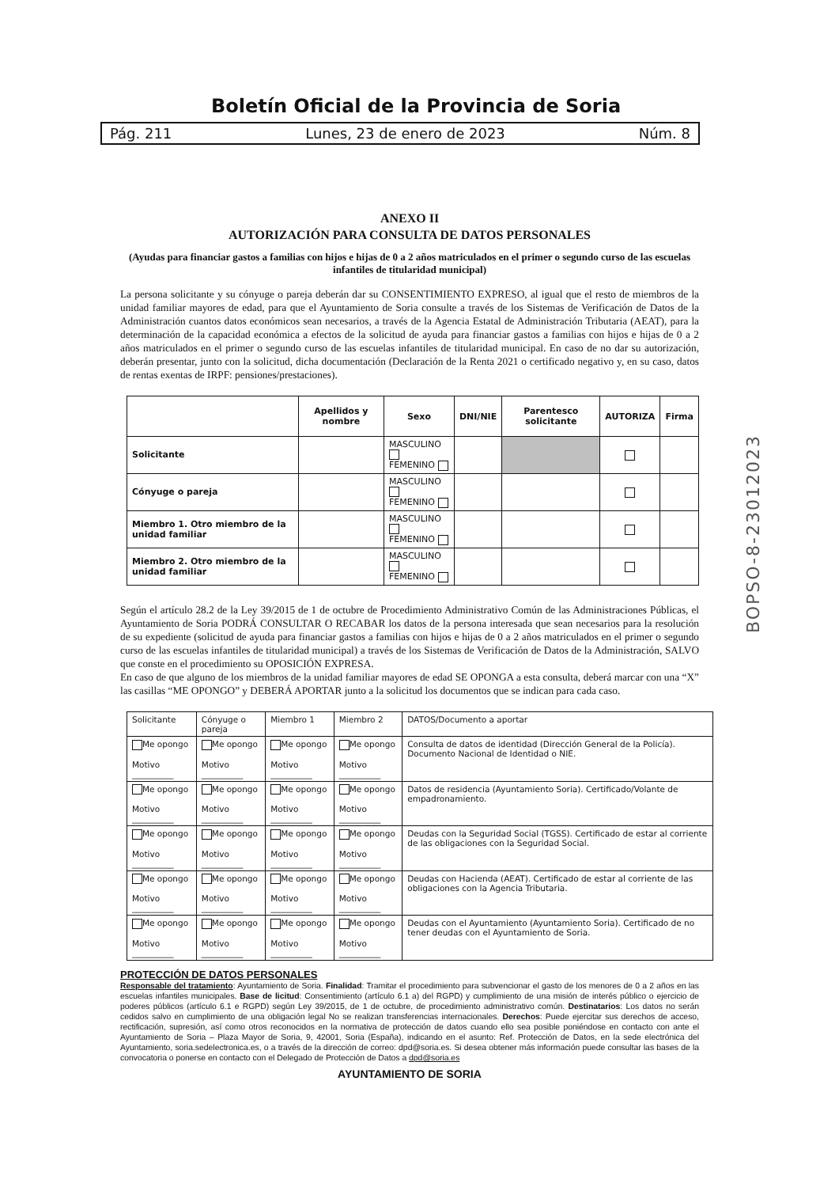Boletín Oficial de la Provincia de Soria
Pág. 211 Lunes, 23 de enero de 2023 Núm. 8
BOPSO-8-23012023
ANEXO II
AUTORIZACIÓN PARA CONSULTA DE DATOS PERSONALES
(Ayudas para financiar gastos a familias con hijos e hijas de 0 a 2 años matriculados en el primer o segundo curso de las escuelas infantiles de titularidad municipal)
La persona solicitante y su cónyuge o pareja deberán dar su CONSENTIMIENTO EXPRESO, al igual que el resto de miembros de la unidad familiar mayores de edad, para que el Ayuntamiento de Soria consulte a través de los Sistemas de Verificación de Datos de la Administración cuantos datos económicos sean necesarios, a través de la Agencia Estatal de Administración Tributaria (AEAT), para la determinación de la capacidad económica a efectos de la solicitud de ayuda para financiar gastos a familias con hijos e hijas de 0 a 2 años matriculados en el primer o segundo curso de las escuelas infantiles de titularidad municipal. En caso de no dar su autorización, deberán presentar, junto con la solicitud, dicha documentación (Declaración de la Renta 2021 o certificado negativo y, en su caso, datos de rentas exentas de IRPF: pensiones/prestaciones).
| | Apellidos y nombre | Sexo | DNI/NIE | Parentesco solicitante | AUTORIZA | Firma |
| --- | --- | --- | --- | --- | --- | --- |
| Solicitante | | MASCULINO FEMENINO | | | | |
| Cónyuge o pareja | | MASCULINO FEMENINO | | | | |
| Miembro 1. Otro miembro de la unidad familiar | | MASCULINO FEMENINO | | | | |
| Miembro 2. Otro miembro de la unidad familiar | | MASCULINO FEMENINO | | | | |
Según el artículo 28.2 de la Ley 39/2015 de 1 de octubre de Procedimiento Administrativo Común de las Administraciones Públicas, el Ayuntamiento de Soria PODRÁ CONSULTAR O RECABAR los datos de la persona interesada que sean necesarios para la resolución de su expediente (solicitud de ayuda para financiar gastos a familias con hijos e hijas de 0 a 2 años matriculados en el primer o segundo curso de las escuelas infantiles de titularidad municipal) a través de los Sistemas de Verificación de Datos de la Administración, SALVO que conste en el procedimiento su OPOSICIÓN EXPRESA.
En caso de que alguno de los miembros de la unidad familiar mayores de edad SE OPONGA a esta consulta, deberá marcar con una “X” las casillas “ME OPONGO” y DEBERÁ APORTAR junto a la solicitud los documentos que se indican para cada caso.
| Solicitante | Cónyuge o pareja | Miembro 1 | Miembro 2 | DATOS/Documento a aportar |
| Me opongo Motivo __________ | Me opongo Motivo __________ | Me opongo Motivo __________ | Me opongo Motivo __________ | Consulta de datos de identidad (Dirección General de la Policía). Documento Nacional de Identidad o NIE. |
| Me opongo Motivo __________ | Me opongo Motivo __________ | Me opongo Motivo __________ | Me opongo Motivo __________ | Datos de residencia (Ayuntamiento Soria). Certificado/Volante de empadronamiento. |
| Me opongo Motivo __________ | Me opongo Motivo __________ | Me opongo Motivo __________ | Me opongo Motivo __________ | Deudas con la Seguridad Social (TGSS). Certificado de estar al corriente de las obligaciones con la Seguridad Social. |
| Me opongo Motivo __________ | Me opongo Motivo __________ | Me opongo Motivo __________ | Me opongo Motivo __________ | Deudas con Hacienda (AEAT). Certificado de estar al corriente de las obligaciones con la Agencia Tributaria. |
| Me opongo Motivo __________ | Me opongo Motivo __________ | Me opongo Motivo __________ | Me opongo Motivo __________ | Deudas con el Ayuntamiento (Ayuntamiento Soria). Certificado de no tener deudas con el Ayuntamiento de Soria. |
PROTECCIÓN DE DATOS PERSONALES
Responsable del tratamiento: Ayuntamiento de Soria. Finalidad: Tramitar el procedimiento para subvencionar el gasto de los menores de 0 a 2 años en las escuelas infantiles municipales. Base de licitud: Consentimiento (artículo 6.1 a) del RGPD) y cumplimiento de una misión de interés público o ejercicio de poderes públicos (artículo 6.1 e RGPD) según Ley 39/2015, de 1 de octubre, de procedimiento administrativo común. Destinatarios: Los datos no serán cedidos salvo en cumplimiento de una obligación legal No se realizan transferencias internacionales. Derechos: Puede ejercitar sus derechos de acceso, rectificación, supresión, así como otros reconocidos en la normativa de protección de datos cuando ello sea posible poniéndose en contacto con ante el Ayuntamiento de Soria – Plaza Mayor de Soria, 9, 42001, Soria (España), indicando en el asunto: Ref. Protección de Datos, en la sede electrónica del Ayuntamiento, soria.sedelectronica.es, o a través de la dirección de correo: dpd@soria.es. Si desea obtener más información puede consultar las bases de la convocatoria o ponerse en contacto con el Delegado de Protección de Datos a dpd@soria.es
AYUNTAMIENTO DE SORIA